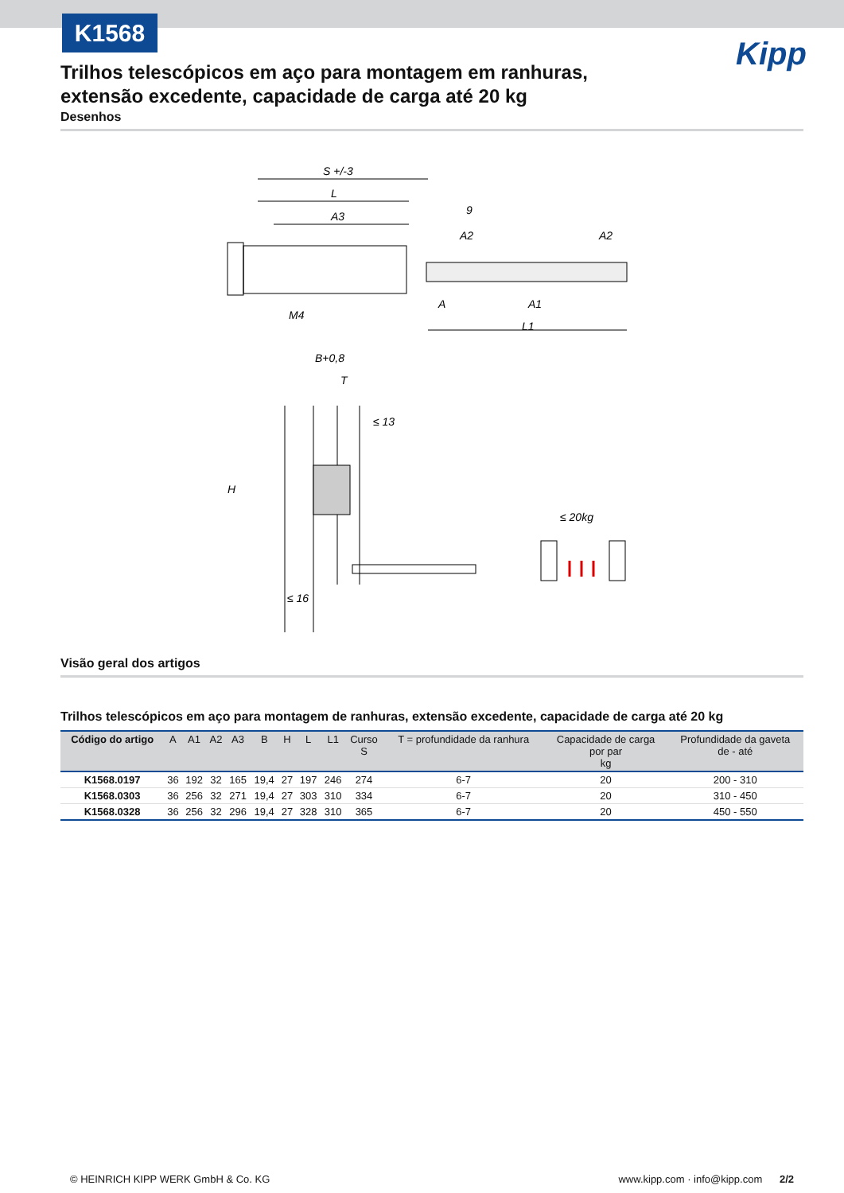K1568
Kipp
Trilhos telescópicos em aço para montagem em ranhuras, extensão excedente, capacidade de carga até 20 kg
Desenhos
S +/-3
L
A3
9
A2
A2
A
A1
L1
M4
B+0,8
T
≤ 13
H
≤ 16
≤ 20kg
Visão geral dos artigos
Trilhos telescópicos em aço para montagem de ranhuras, extensão excedente, capacidade de carga até 20 kg
| Código do artigo | A | A1 | A2 | A3 | B | H | L | L1 | Curso S | T = profundidade da ranhura | Capacidade de carga por par kg | Profundidade da gaveta de - até |
| --- | --- | --- | --- | --- | --- | --- | --- | --- | --- | --- | --- | --- |
| K1568.0197 | 36 | 192 | 32 | 165 | 19,4 | 27 | 197 | 246 | 274 | 6-7 | 20 | 200 - 310 |
| K1568.0303 | 36 | 256 | 32 | 271 | 19,4 | 27 | 303 | 310 | 334 | 6-7 | 20 | 310 - 450 |
| K1568.0328 | 36 | 256 | 32 | 296 | 19,4 | 27 | 328 | 310 | 365 | 6-7 | 20 | 450 - 550 |
© HEINRICH KIPP WERK GmbH & Co. KG www.kipp.com · info@kipp.com 2/2